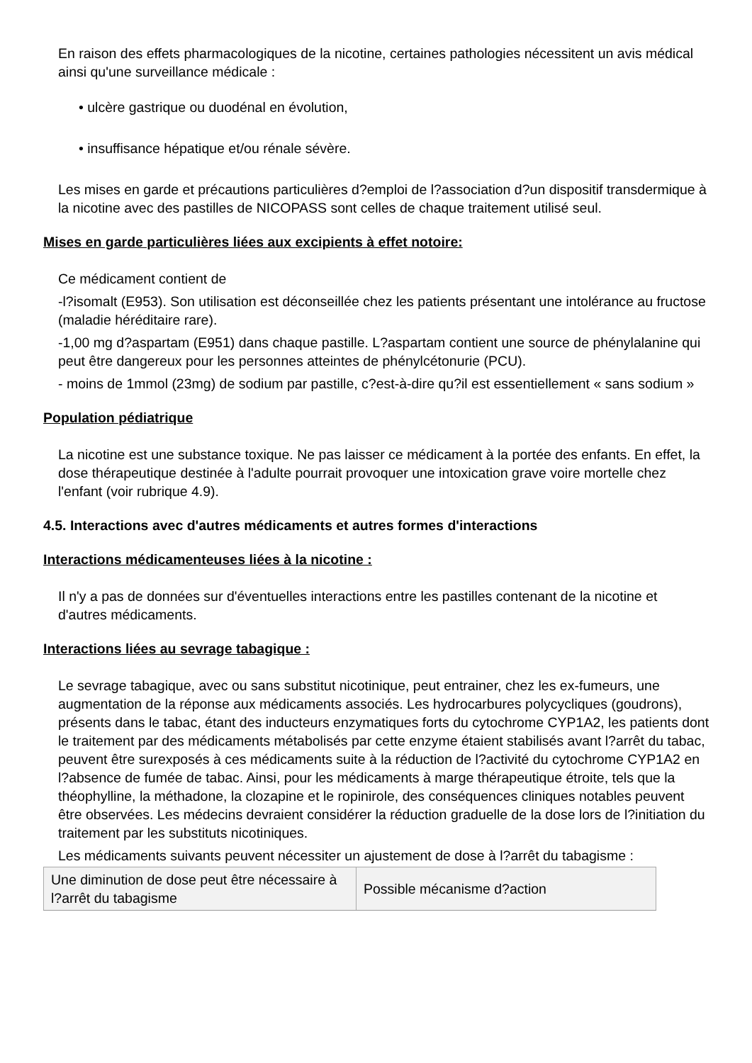En raison des effets pharmacologiques de la nicotine, certaines pathologies nécessitent un avis médical ainsi qu'une surveillance médicale :
• ulcère gastrique ou duodénal en évolution,
• insuffisance hépatique et/ou rénale sévère.
Les mises en garde et précautions particulières d?emploi de l?association d?un dispositif transdermique à la nicotine avec des pastilles de NICOPASS sont celles de chaque traitement utilisé seul.
Mises en garde particulières liées aux excipients à effet notoire:
Ce médicament contient de
-l?isomalt (E953). Son utilisation est déconseillée chez les patients présentant une intolérance au fructose (maladie héréditaire rare).
-1,00 mg d?aspartam (E951) dans chaque pastille. L?aspartam contient une source de phénylalanine qui peut être dangereux pour les personnes atteintes de phénylcétonurie (PCU).
- moins de 1mmol (23mg) de sodium par pastille, c?est-à-dire qu?il est essentiellement « sans sodium »
Population pédiatrique
La nicotine est une substance toxique. Ne pas laisser ce médicament à la portée des enfants. En effet, la dose thérapeutique destinée à l'adulte pourrait provoquer une intoxication grave voire mortelle chez l'enfant (voir rubrique 4.9).
4.5. Interactions avec d'autres médicaments et autres formes d'interactions
Interactions médicamenteuses liées à la nicotine :
Il n'y a pas de données sur d'éventuelles interactions entre les pastilles contenant de la nicotine et d'autres médicaments.
Interactions liées au sevrage tabagique :
Le sevrage tabagique, avec ou sans substitut nicotinique, peut entrainer, chez les ex-fumeurs, une augmentation de la réponse aux médicaments associés. Les hydrocarbures polycycliques (goudrons), présents dans le tabac, étant des inducteurs enzymatiques forts du cytochrome CYP1A2, les patients dont le traitement par des médicaments métabolisés par cette enzyme étaient stabilisés avant l?arrêt du tabac, peuvent être surexposés à ces médicaments suite à la réduction de l?activité du cytochrome CYP1A2 en l?absence de fumée de tabac. Ainsi, pour les médicaments à marge thérapeutique étroite, tels que la théophylline, la méthadone, la clozapine et le ropinirole, des conséquences cliniques notables peuvent être observées. Les médecins devraient considérer la réduction graduelle de la dose lors de l?initiation du traitement par les substituts nicotiniques.
Les médicaments suivants peuvent nécessiter un ajustement de dose à l?arrêt du tabagisme :
| Une diminution de dose peut être nécessaire à l?arrêt du tabagisme | Possible mécanisme d?action |